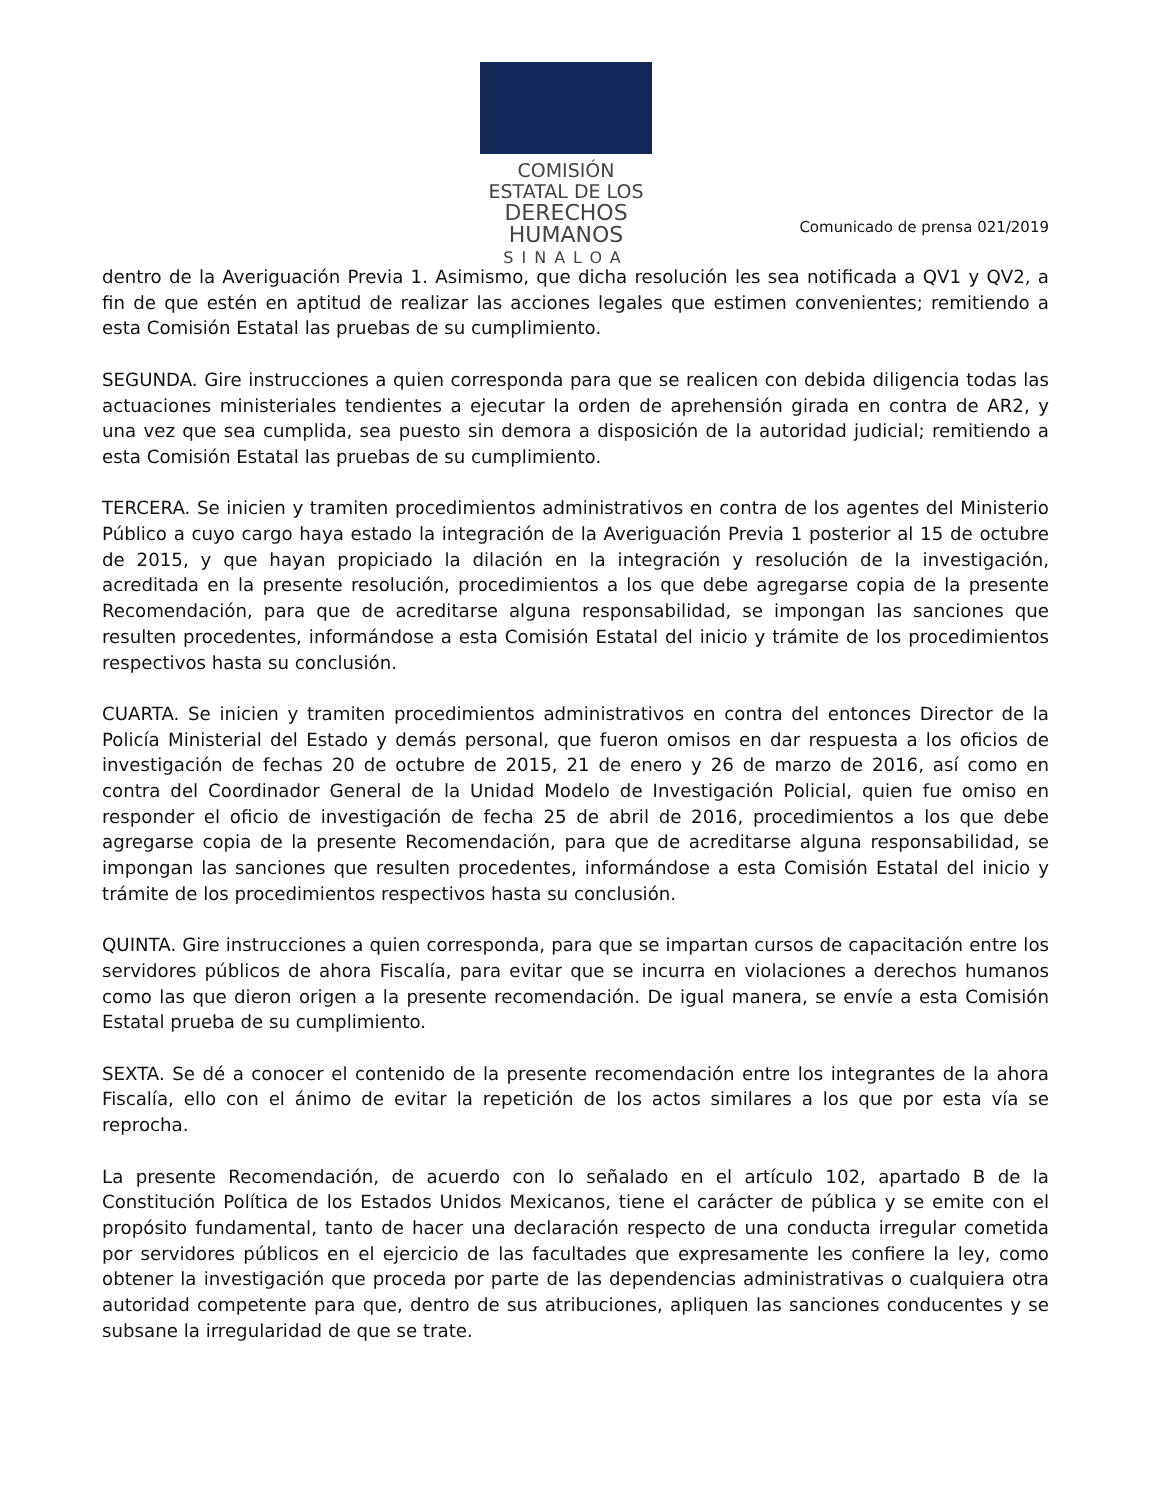COMISIÓN ESTATAL DE LOS
DERECHOS HUMANOS
SINALOA
Comunicado de prensa 021/2019
dentro de la Averiguación Previa 1. Asimismo, que dicha resolución les sea notificada a QV1 y QV2, a fin de que estén en aptitud de realizar las acciones legales que estimen convenientes; remitiendo a esta Comisión Estatal las pruebas de su cumplimiento.
SEGUNDA. Gire instrucciones a quien corresponda para que se realicen con debida diligencia todas las actuaciones ministeriales tendientes a ejecutar la orden de aprehensión girada en contra de AR2, y una vez que sea cumplida, sea puesto sin demora a disposición de la autoridad judicial; remitiendo a esta Comisión Estatal las pruebas de su cumplimiento.
TERCERA. Se inicien y tramiten procedimientos administrativos en contra de los agentes del Ministerio Público a cuyo cargo haya estado la integración de la Averiguación Previa 1 posterior al 15 de octubre de 2015, y que hayan propiciado la dilación en la integración y resolución de la investigación, acreditada en la presente resolución, procedimientos a los que debe agregarse copia de la presente Recomendación, para que de acreditarse alguna responsabilidad, se impongan las sanciones que resulten procedentes, informándose a esta Comisión Estatal del inicio y trámite de los procedimientos respectivos hasta su conclusión.
CUARTA. Se inicien y tramiten procedimientos administrativos en contra del entonces Director de la Policía Ministerial del Estado y demás personal, que fueron omisos en dar respuesta a los oficios de investigación de fechas 20 de octubre de 2015, 21 de enero y 26 de marzo de 2016, así como en contra del Coordinador General de la Unidad Modelo de Investigación Policial, quien fue omiso en responder el oficio de investigación de fecha 25 de abril de 2016, procedimientos a los que debe agregarse copia de la presente Recomendación, para que de acreditarse alguna responsabilidad, se impongan las sanciones que resulten procedentes, informándose a esta Comisión Estatal del inicio y trámite de los procedimientos respectivos hasta su conclusión.
QUINTA. Gire instrucciones a quien corresponda, para que se impartan cursos de capacitación entre los servidores públicos de ahora Fiscalía, para evitar que se incurra en violaciones a derechos humanos como las que dieron origen a la presente recomendación. De igual manera, se envíe a esta Comisión Estatal prueba de su cumplimiento.
SEXTA. Se dé a conocer el contenido de la presente recomendación entre los integrantes de la ahora Fiscalía, ello con el ánimo de evitar la repetición de los actos similares a los que por esta vía se reprocha.
La presente Recomendación, de acuerdo con lo señalado en el artículo 102, apartado B de la Constitución Política de los Estados Unidos Mexicanos, tiene el carácter de pública y se emite con el propósito fundamental, tanto de hacer una declaración respecto de una conducta irregular cometida por servidores públicos en el ejercicio de las facultades que expresamente les confiere la ley, como obtener la investigación que proceda por parte de las dependencias administrativas o cualquiera otra autoridad competente para que, dentro de sus atribuciones, apliquen las sanciones conducentes y se subsane la irregularidad de que se trate.